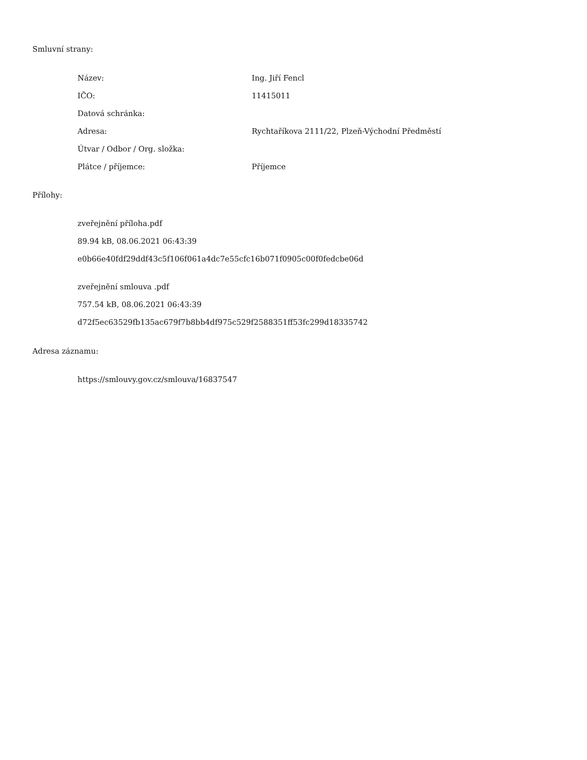Smluvní strany:
| Název: | Ing. Jiří Fencl |
| IČO: | 11415011 |
| Datová schránka: | |
| Adresa: | Rychtaříkova 2111/22, Plzeň-Východní Předměstí |
| Útvar / Odbor / Org. složka: | |
| Plátce / příjemce: | Příjemce |
Přílohy:
zveřejnění příloha.pdf
89.94 kB, 08.06.2021 06:43:39
e0b66e40fdf29ddf43c5f106f061a4dc7e55cfc16b071f0905c00f0fedcbe06d
zveřejnění smlouva .pdf
757.54 kB, 08.06.2021 06:43:39
d72f5ec63529fb135ac679f7b8bb4df975c529f2588351ff53fc299d18335742
Adresa záznamu:
https://smlouvy.gov.cz/smlouva/16837547